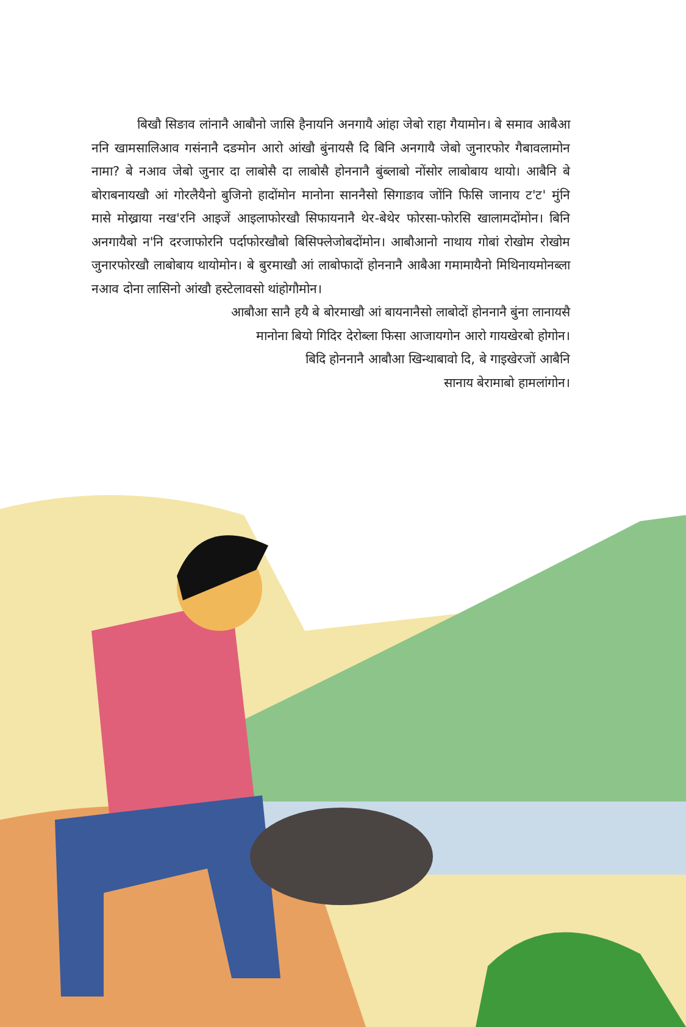बिखौ सिङाव लांनानै आबौनो जासि हैनायनि अनगायै आंहा जेबो राहा गैयामोन। बे समाव आबैआ ननि खामसालिआव गसंनानै दङमोन आरो आंखौ बुंनायसै दि बिनि अनगायै जेबो जुनारफोर गैबावलामोन नामा? बे नआव जेबो जुनार दा लाबोसै दा लाबोसै होननानै बुंब्लाबो नोंसोर लाबोबाय थायो। आबैनि बे बोराबनायखौ आं गोरलैयैनो बुजिनो हादोंमोन मानोना साननैसो सिगाङाव जोंनि फिसि जानाय ट'ट' मुंनि मासे मोख्राया नख'रनि आइजें आइलाफोरखौ सिफायनानै थेर-बेथेर फोरसा-फोरसि खालामदोंमोन। बिनि अनगायैबो न'नि दरजाफोरनि पर्दाफोरखौबो बिसिफ्लेजोबदोंमोन। आबौआनो नाथाय गोबां रोखोम रोखोम जुनारफोरखौ लाबोबाय थायोमोन। बे बुरमाखौ आं लाबोफादों होननानै आबैआ गमामायैनो मिथिनायमोनब्ला नआव दोना लासिनो आंखौ हस्टेलावसो थांहोगौमोन।
आबौआ सानै हयै बे बोरमाखौ आं बायनानैसो लाबोदों होननानै बुंना लानायसै
मानोना बियो गिदिर देरोब्ला फिसा आजायगोन आरो गायखेरबो होगोन।
बिदि होननानै आबौआ खिन्थाबावो दि, बे गाइखेरजों आबैनि
सानाय बेरामाबो हामलांगोन।